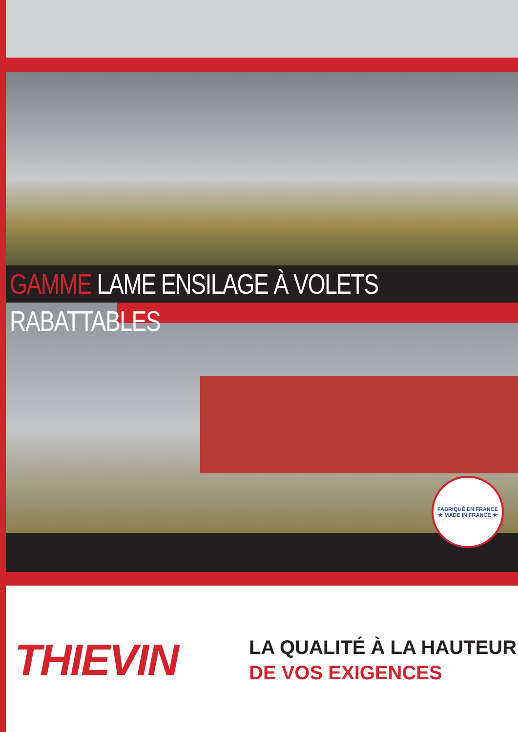GAMME LAME ENSILAGE À VOLETS RABATTABLES
FABRIQUÉ EN FRANCE
★ MADE IN FRANCE ★
THIEVIN
LA QUALITÉ À LA HAUTEUR
DE VOS EXIGENCES